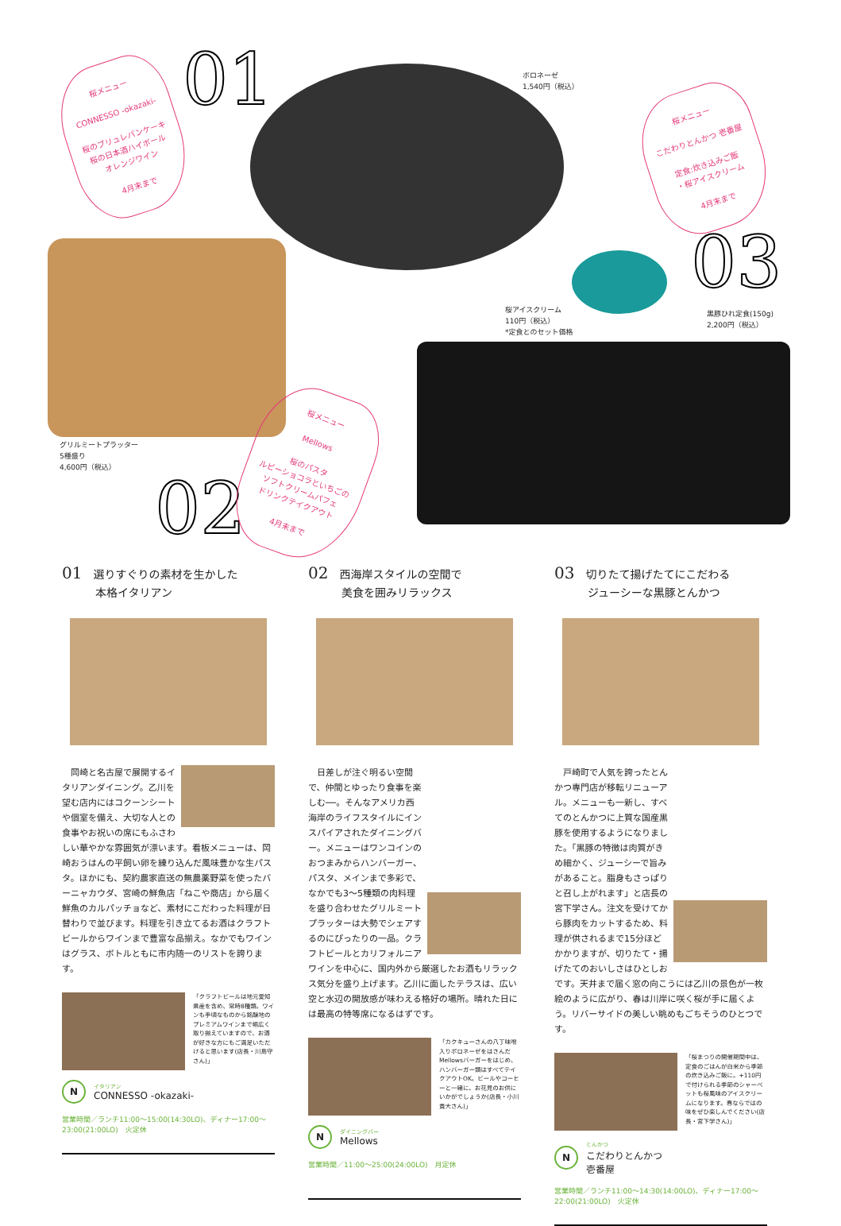01
02
03
桜メニュー
CONNESSO -okazaki-
桜のブリュレパンケーキ
桜の日本酒ハイボール
オレンジワイン
4月末まで
桜メニュー
こだわりとんかつ 壱番屋
定食:炊き込みご飯
・桜アイスクリーム
4月末まで
桜メニュー
Mellows
桜のパスタ
ルビーショコラといちごの
ソフトクリームパフェ
ドリンクテイクアウト
4月末まで
ボロネーゼ
1,540円（税込）
桜アイスクリーム
110円（税込）
*定食とのセット価格
黒豚ひれ定食(150g)
2,200円（税込）
グリルミートプラッター
5種盛り
4,600円（税込）
01 選りすぐりの素材を生かした
　　　本格イタリアン
岡崎と名古屋で展開するイタリアンダイニング。乙川を望む店内にはコクーンシートや個室を備え、大切な人との食事やお祝いの席にもふさわしい華やかな雰囲気が漂います。看板メニューは、岡崎おうはんの平飼い卵を練り込んだ風味豊かな生パスタ。ほかにも、契約農家直送の無農薬野菜を使ったバーニャカウダ、宮崎の鮮魚店「ねこや商店」から届く鮮魚のカルパッチョなど、素材にこだわった料理が日替わりで並びます。料理を引き立てるお酒はクラフトビールからワインまで豊富な品揃え。なかでもワインはグラス、ボトルともに市内随一のリストを誇ります。
「クラフトビールは地元愛知県産を含め、常時8種類。ワインも手頃なものから銘醸地のプレミアムワインまで幅広く取り揃えていますので、お酒が好きな方にもご満足いただけると思います(店長・川島守さん)」
Nイタリアン
CONNESSO -okazaki-
営業時間／ランチ11:00〜15:00(14:30LO)、ディナー17:00〜23:00(21:00LO)　火定休
02 西海岸スタイルの空間で
　　　美食を囲みリラックス
日差しが注ぐ明るい空間で、仲間とゆったり食事を楽しむ──。そんなアメリカ西海岸のライフスタイルにインスパイアされたダイニングバー。メニューはワンコインのおつまみからハンバーガー、パスタ、メインまで多彩で、なかでも3〜5種類の肉料理を盛り合わせたグリルミートプラッターは大勢でシェアするのにぴったりの一品。クラフトビールとカリフォルニアワインを中心に、国内外から厳選したお酒もリラックス気分を盛り上げます。乙川に面したテラスは、広い空と水辺の開放感が味わえる格好の場所。晴れた日には最高の特等席になるはずです。
「カクキューさんの八丁味噌入りボロネーゼをはさんだMellowsバーガーをはじめ、ハンバーガー類はすべてテイクアウトOK。ビールやコーヒーと一緒に、お花見のお供にいかがでしょうか(店長・小川貴大さん)」
Nダイニングバー
Mellows
営業時間／11:00〜25:00(24:00LO)　月定休
03 切りたて揚げたてにこだわる
　　　ジューシーな黒豚とんかつ
戸崎町で人気を誇ったとんかつ専門店が移転リニューアル。メニューも一新し、すべてのとんかつに上質な国産黒豚を使用するようになりました。「黒豚の特徴は肉質がきめ細かく、ジューシーで旨みがあること。脂身もさっぱりと召し上がれます」と店長の宮下学さん。注文を受けてから豚肉をカットするため、料理が供されるまで15分ほどかかりますが、切りたて・揚げたてのおいしさはひとしおです。天井まで届く窓の向こうには乙川の景色が一枚絵のように広がり、春は川岸に咲く桜が手に届くよう。リバーサイドの美しい眺めもごちそうのひとつです。
「桜まつりの開催期間中は、定食のごはんが白米から季節の炊き込みご飯に。+110円で付けられる季節のシャーベットも桜風味のアイスクリームになります。春ならではの味をぜひ楽しんでください(店長・宮下学さん)」
Nとんかつ
こだわりとんかつ
壱番屋
営業時間／ランチ11:00〜14:30(14:00LO)、ディナー17:00〜22:00(21:00LO)　火定休